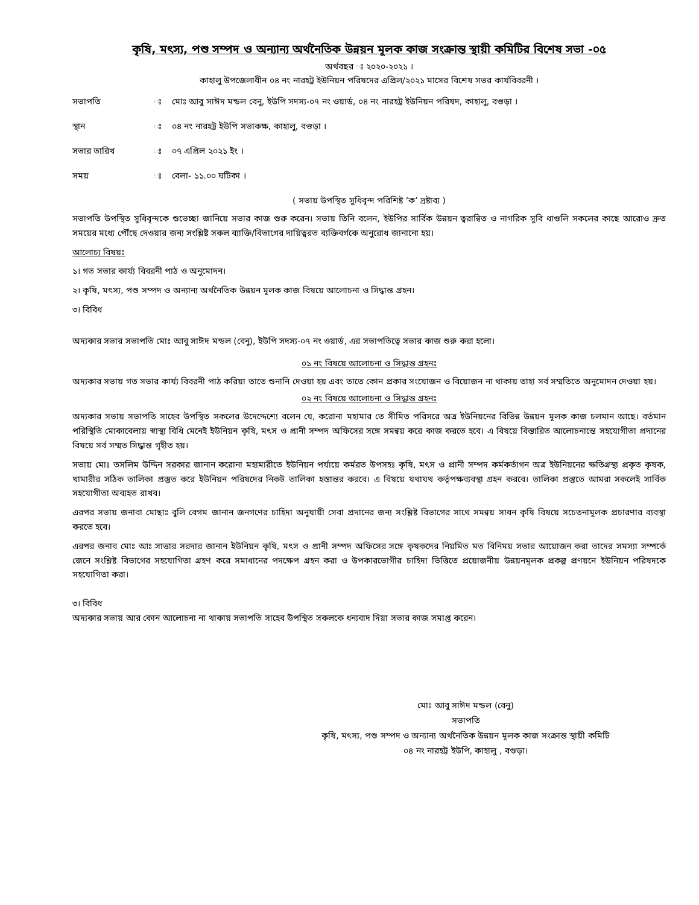কৃষি, মৎস্য, পশু সম্পদ ও অন্যান্য অর্থনৈতিক উন্নয়ন মূলক কাজ সংক্রান্ত স্থায়ী কমিটির বিশেষ সভা -০৫
অর্থবছর ঃ ২০২০-২০২১ ।
কাহালু উপজেলাধীন ০৪ নং নারহট্ট ইউনিয়ন পরিষদের এপ্রিল/২০২১ মাসের বিশেষ সভর কার্যবিবরনী ।
সভাপতি ঃ মোঃ আবু সাঈদ মন্ডল বেনু, ইউপি সদস্য-০৭ নং ওয়ার্ড, ০৪ নং নারহট্ট ইউনিয়ন পরিষদ, কাহালু, বগুড়া ।
স্থান ঃ ০৪ নং নারহট্ট ইউপি সভাকক্ষ, কাহালু, বগুড়া ।
সভার তারিখ ঃ ০৭ এপ্রিল ২০২১ ইং ।
সময় ঃ বেলা- ১১.০০ ঘটিকা ।
( সভায় উপস্থিত সুধিবৃন্দ পরিশিষ্ট ‘ক’ দ্রষ্টাব্য )
সভাপতি উপস্থিত সুধিবৃন্দকে শুভেচ্ছা জানিয়ে সভার কাজ শুরু করেন। সভায় তিনি বলেন, ইউপির সার্বিক উন্নয়ন ত্বরান্বিত ও নাগরিক সুবি ধাগুলি সকলের কাছে আরোও দ্রুত সময়ের মধ্যে পৌঁছে দেওয়ার জন্য সংশ্লিষ্ট সকল ব্যাক্তি/বিভাগের দায়িত্বরত ব্যক্তিবর্গকে অনুরোধ জানানো হয়।
আলোচ্য বিষয়ঃ
১। গত সভার কার্য্য বিবরনী পাঠ ও অনুমোদন।
২। কৃষি, মৎস্য, পশু সম্পদ ও অন্যান্য অর্থনৈতিক উন্নয়ন মূলক কাজ বিষয়ে আলোচনা ও সিদ্ধান্ত গ্রহন।
৩। বিবিধ
অদ্যকার সভার সভাপতি মোঃ আবু সাঈদ মন্ডল (বেনু), ইউপি সদস্য-০৭ নং ওয়ার্ড, এর সভাপতিত্বে সভার কাজ শুরু করা হলো।
০১ নং বিষয়ে আলোচনা ও সিদ্ধান্ত গ্রহনঃ
অদ্যকার সভায় গত সভার কার্য্য বিবরনী পাঠ করিয়া তাতে শুনানি দেওয়া হয় এবং তাতে কোন প্রকার সংযোজন ও বিয়োজন না থাকায় তাহা সর্ব সম্মতিতে অনুমোদন দেওয়া হয়।
০২ নং বিষয়ে আলোচনা ও সিদ্ধান্ত গ্রহনঃ
অদ্যকার সভায় সভাপতি সাহেব উপস্থিত সকলের উদেদ্দেশ্যে বলেন যে, করোনা মহামার তে সীমিত পরিসরে অত্র ইউনিয়নের বিভিন্ন উন্নয়ন মূলক কাজ চলমান আছে। বর্তমান পরিস্থিতি মোকাবেলায় স্বাস্থ্য বিধি মেনেই ইউনিয়ন কৃষি, মৎস ও প্রানী সম্পদ অফিসের সঙ্গে সমন্বয় করে কাজ করতে হবে। এ বিষয়ে বিস্তারিত আলোচনান্তে সহযোগীতা প্রদানের বিষয়ে সর্ব সম্মত সিদ্ধান্ত গৃহীত হয়।
সভায় মোঃ তসলিম উদ্দিন সরকার জানান করোনা মহামারীতে ইউনিয়ন পর্যায়ে কর্মরত উপসহঃ কৃষি, মৎস ও প্রানী সম্পদ কর্মকর্তাগন অত্র ইউনিয়নের ক্ষতিগ্রস্থ্য প্রকৃত কৃষক, খামারীর সঠিক তালিকা প্রস্তুত করে ইউনিয়ন পরিষদের নিকট তালিকা হস্তান্তর করবে। এ বিষয়ে যথাযথ কর্তৃপক্ষব্যবস্থা গ্রহন করবে। তালিকা প্রস্তুতে আমরা সকলেই সার্বিক সহযোগীতা অব্যহত রাখব।
এরপর সভায় জনাবা মোছাঃ বুলি বেগম জানান জনগণের চাহিদা অনুযায়ী সেবা প্রদানের জন্য সংশ্লিষ্ট বিভাগের সাথে সমন্বয় সাধন কৃষি বিষয়ে সচেতনামূলক প্রচারণার ব্যবস্থা করতে হবে।
এরপর জনাব মোঃ আঃ সাত্তার সরদার জানান ইউনিয়ন কৃষি, মৎস ও প্রানী সম্পদ অফিসের সঙ্গে কৃষকদের নিয়মিত মত বিনিময় সভার আয়োজন করা তাদের সমস্যা সম্পর্কে জেনে সংশ্লিষ্ট বিভাগের সহযোগিতা গ্রহণ করে সমাধানের পদক্ষেপ গ্রহন করা ও উপকারভোগীর চাহিদা ভিত্তিতে প্রয়োজনীয় উন্নয়নমূলক প্রকল্প প্রণয়নে ইউনিয়ন পরিষদকে সহযোগিতা করা।
৩। বিবিধ
অদ্যকার সভায় আর কোন আলোচনা না থাকায় সভাপতি সাহেব উপস্থিত সকলকে ধন্যবাদ দিয়া সভার কাজ সমাপ্ত করেন।
মোঃ আবু সাঈদ মন্ডল (বেনু)
সভাপতি
কৃষি, মৎস্য, পশু সম্পদ ও অন্যান্য অর্থনৈতিক উন্নয়ন মূলক কাজ সংক্রান্ত স্থায়ী কমিটি
০৪ নং নারহট্ট ইউপি, কাহালু , বগুড়া।